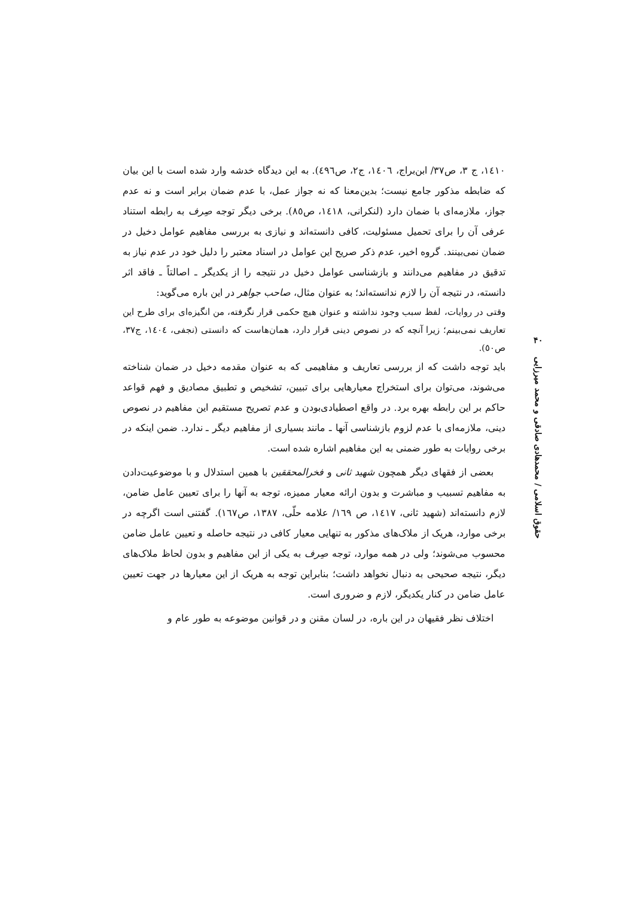١٤١٠، ج ٣، ص٣٧/ ابن‌براج، ١٤٠٦، ج٢، ص٤٩٦). به این دیدگاه خدشه وارد شده است با این بیان که ضابطه مذکور جامع نیست؛ بدین‌معنا که نه جواز عمل، با عدم ضمان برابر است و نه عدم جواز، ملازمه‌ای با ضمان دارد (لنکرانی، ١٤١٨، ص٨٥). برخی دیگر توجه صِرف به رابطه استناد عرفی آن را برای تحمیل مسئولیت، کافی دانسته‌اند و نیازی به بررسی مفاهیم عوامل دخیل در ضمان نمی‌بینند. گروه اخیر، عدم ذکر صریح این عوامل در اسناد معتبر را دلیل خود در عدم نیاز به تدقیق در مفاهیم می‌دانند و بازشناسی عوامل دخیل در نتیجه را از یکدیگر ـ اصالتاً ـ فاقد اثر دانسته، در نتیجه آن را لازم ندانسته‌اند؛ به عنوان مثال، صاحب جواهر در این باره می‌گوید:
وقتی در روایات، لفظ سبب وجود نداشته و عنوان هیچ حکمی قرار نگرفته، من انگیزه‌ای برای طرح این تعاریف نمی‌بینم؛ زیرا آنچه که در نصوص دینی قرار دارد، همان‌هاست که دانستی (نجفی، ١٤٠٤، ج٣٧، ص٥٠).
باید توجه داشت که از بررسی تعاریف و مفاهیمی که به عنوان مقدمه دخیل در ضمان شناخته می‌شوند، می‌توان برای استخراج معیارهایی برای تبیین، تشخیص و تطبیق مصادیق و فهم قواعد حاکم بر این رابطه بهره برد. در واقع اصطیادی‌بودن و عدم تصریح مستقیم این مفاهیم در نصوص دینی، ملازمه‌ای با عدم لزوم بازشناسی آنها ـ مانند بسیاری از مفاهیم دیگر ـ ندارد. ضمن اینکه در برخی روایات به طور ضمنی به این مفاهیم اشاره شده است.
بعضی از فقهای دیگر همچون شهید ثانی و فخرالمحققین با همین استدلال و با موضوعیت‌دادن به مفاهیم تسبیب و مباشرت و بدون ارائه معیار ممیزه، توجه به آنها را برای تعیین عامل ضامن، لازم دانسته‌اند (شهید ثانی، ١٤١٧، ص ١٦٩/ علامه حلّی، ١٣٨٧، ص١٦٧). گفتنی است اگرچه در برخی موارد، هریک از ملاک‌های مذکور به تنهایی معیار کافی در نتیجه حاصله و تعیین عامل ضامن محسوب می‌شوند؛ ولی در همه موارد، توجه صِرف به یکی از این مفاهیم و بدون لحاظ ملاک‌های دیگر، نتیجه صحیحی به دنبال نخواهد داشت؛ بنابراین توجه به هریک از این معیارها در جهت تعیین عامل ضامن در کنار یکدیگر، لازم و ضروری است.
اختلاف نظر فقیهان در این باره، در لسان مقنن و در قوانین موضوعه به طور عام و
۴۰
حقوق اسلامی / محمدهادی صادقی و محمد میرزایی